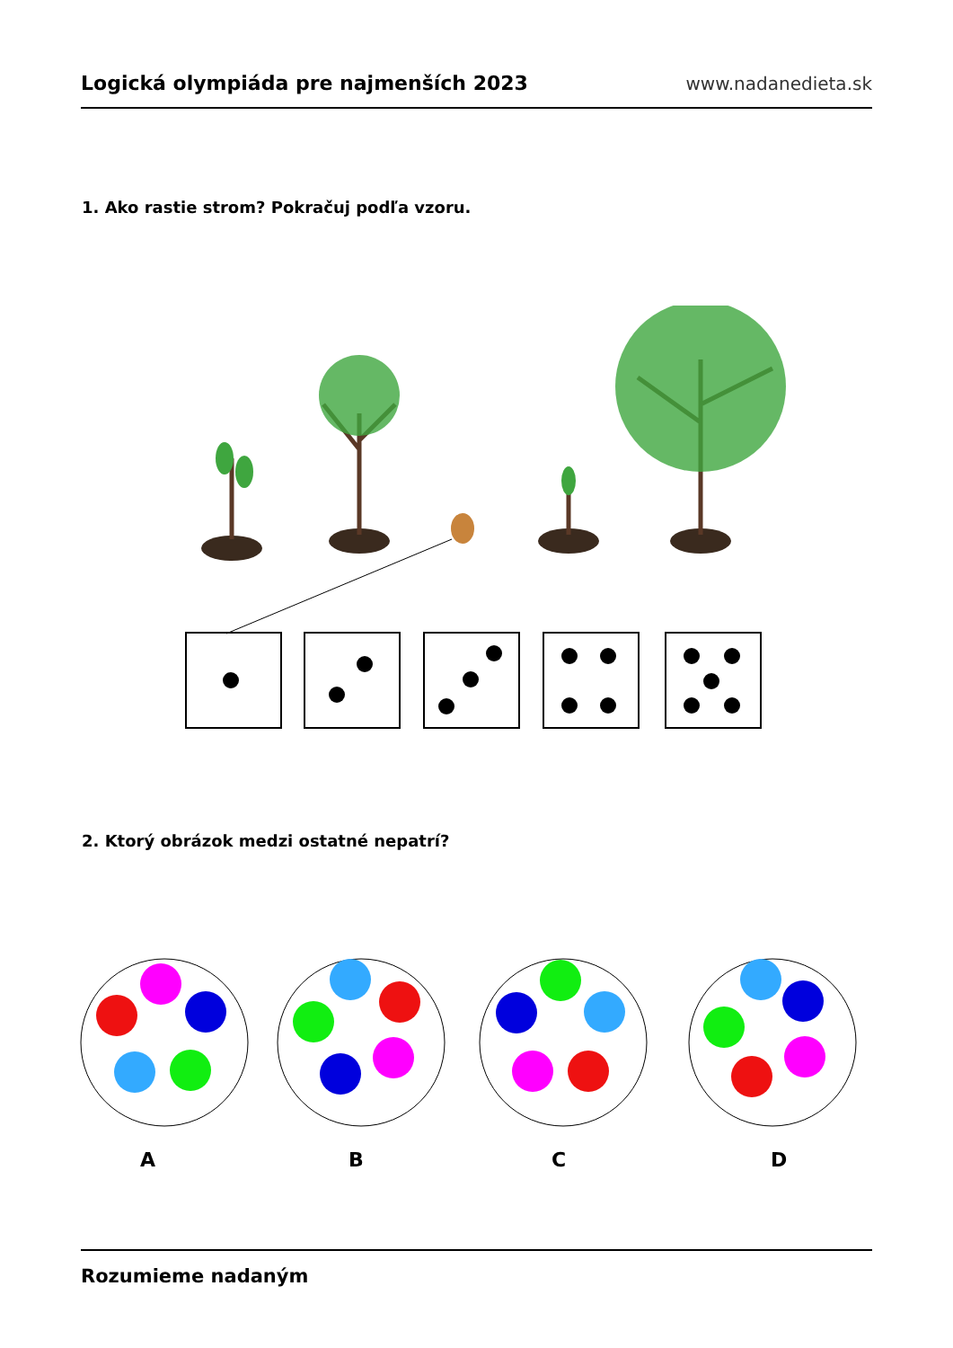Logická olympiáda pre najmenších 2023 www.nadanedieta.sk
1. Ako rastie strom? Pokračuj podľa vzoru.
2. Ktorý obrázok medzi ostatné nepatrí?
A B C D
Rozumieme nadaným